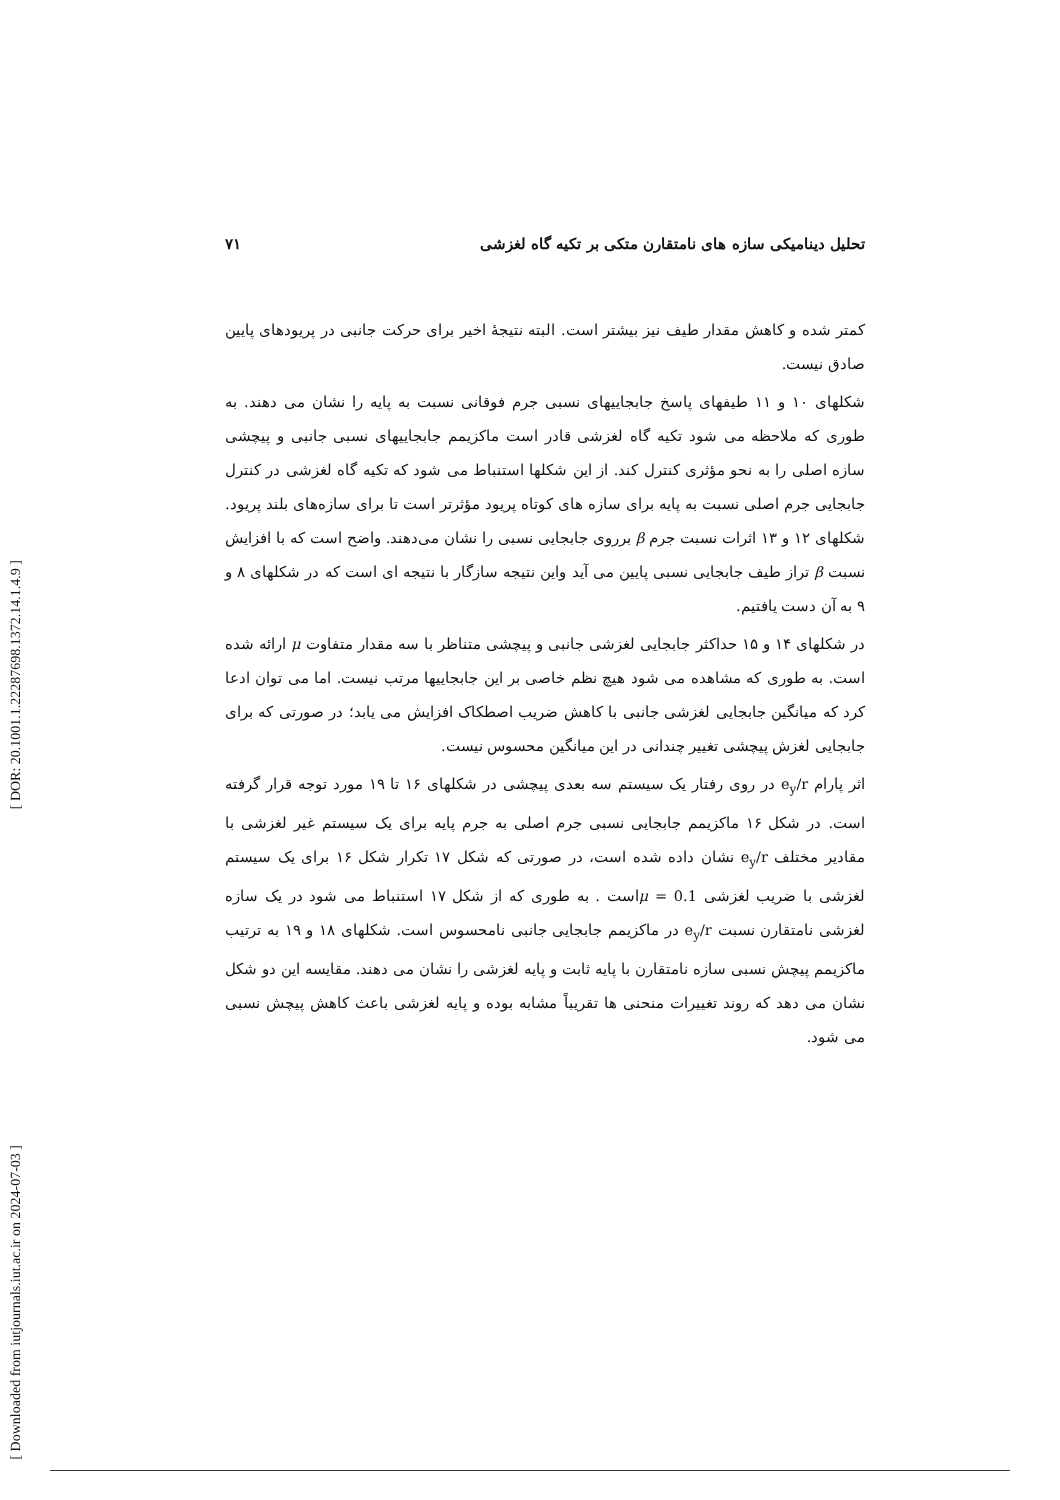[ DOR: 20.1001.1.22287698.1372.14.1.4.9 ]
[ Downloaded from iutjournals.iut.ac.ir on 2024-07-03 ]
تحلیل دینامیکی سازه های نامتقارن متکی بر تکیه گاه لغزشی ۷۱
کمتر شده و کاهش مقدار طیف نیز بیشتر است. البته نتیجهٔ اخیر برای حرکت جانبی در پریودهای پایین صادق نیست.
شکلهای ۱۰ و ۱۱ طیفهای پاسخ جابجاییهای نسبی جرم فوقانی نسبت به پایه را نشان می دهند. به طوری که ملاحظه می شود تکیه گاه لغزشی قادر است ماکزیمم جابجاییهای نسبی جانبی و پیچشی سازه اصلی را به نحو مؤثری کنترل کند. از این شکلها استنباط می شود که تکیه گاه لغزشی در کنترل جابجایی جرم اصلی نسبت به پایه برای سازه های کوتاه پریود مؤثرتر است تا برای سازه‌های بلند پریود. شکلهای ۱۲ و ۱۳ اثرات نسبت جرم β برروی جابجایی نسبی را نشان می‌دهند. واضح است که با افزایش نسبت β تراز طیف جابجایی نسبی پایین می آید واین نتیجه سازگار با نتیجه ای است که در شکلهای ۸ و ۹ به آن دست یافتیم.
در شکلهای ۱۴ و ۱۵ حداکثر جابجایی لغزشی جانبی و پیچشی متناظر با سه مقدار متفاوت μ ارائه شده است. به طوری که مشاهده می شود هیچ نظم خاصی بر این جابجاییها مرتب نیست. اما می توان ادعا کرد که میانگین جابجایی لغزشی جانبی با کاهش ضریب اصطکاک افزایش می یابد؛ در صورتی که برای جابجایی لغزش پیچشی تغییر چندانی در این میانگین محسوس نیست.
اثر پارام e<sub>y</sub>/r در روی رفتار یک سیستم سه بعدی پیچشی در شکلهای ۱۶ تا ۱۹ مورد توجه قرار گرفته است. در شکل ۱۶ ماکزیمم جابجایی نسبی جرم اصلی به جرم پایه برای یک سیستم غیر لغزشی با مقادیر مختلف e<sub>y</sub>/r نشان داده شده است، در صورتی که شکل ۱۷ تکرار شکل ۱۶ برای یک سیستم لغزشی با ضریب لغزشی 0.1 = μاست . به طوری که از شکل ۱۷ استنباط می شود در یک سازه لغزشی نامتقارن نسبت e<sub>y</sub>/r در ماکزیمم جابجایی جانبی نامحسوس است. شکلهای ۱۸ و ۱۹ به ترتیب ماکزیمم پیچش نسبی سازه نامتقارن با پایه ثابت و پایه لغزشی را نشان می دهند. مقایسه این دو شکل نشان می دهد که روند تغییرات منحنی ها تقریباً مشابه بوده و پایه لغزشی باعث کاهش پیچش نسبی می شود.